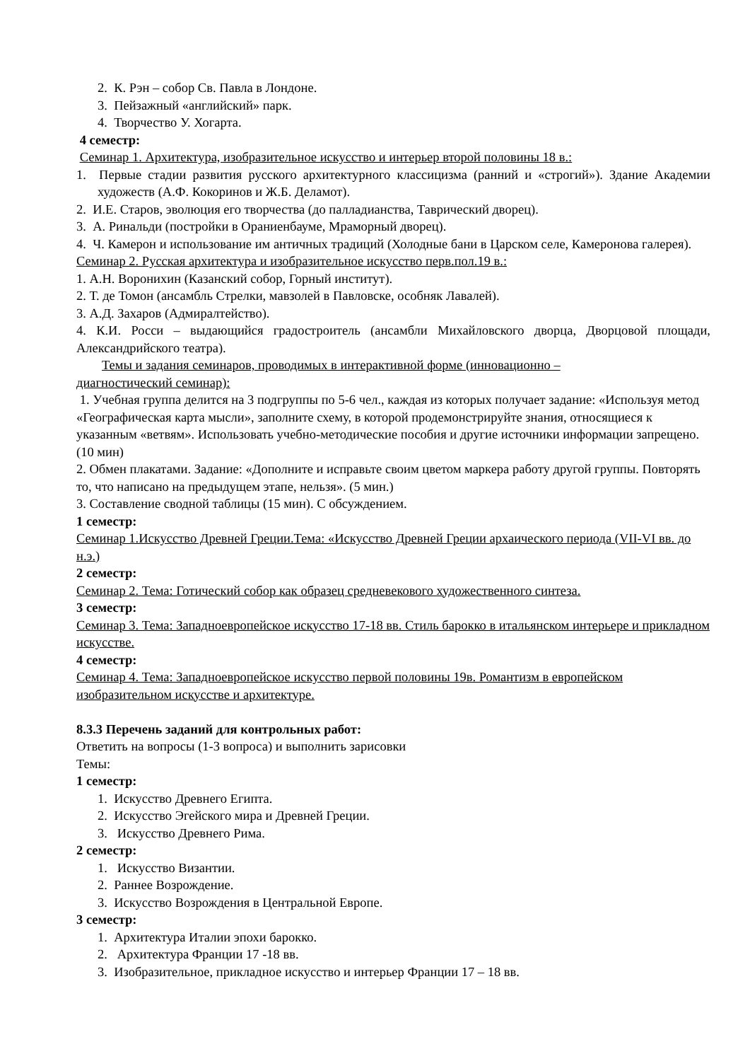2. К. Рэн – собор Св. Павла в Лондоне.
3. Пейзажный «английский» парк.
4. Творчество У. Хогарта.
4 семестр:
Семинар 1. Архитектура, изобразительное искусство и интерьер второй половины 18 в.:
1. Первые стадии развития русского архитектурного классицизма (ранний и «строгий»). Здание Академии художеств (А.Ф. Кокоринов и Ж.Б. Деламот).
2. И.Е. Старов, эволюция его творчества (до палладианства, Таврический дворец).
3. А. Ринальди (постройки в Ораниенбауме, Мраморный дворец).
4. Ч. Камерон и использование им античных традиций (Холодные бани в Царском селе, Камеронова галерея).
Семинар 2. Русская архитектура и изобразительное искусство перв.пол.19 в.:
1. А.Н. Воронихин (Казанский собор, Горный институт).
2. Т. де Томон (ансамбль Стрелки, мавзолей в Павловске, особняк Лавалей).
3. А.Д. Захаров (Адмиралтейство).
4. К.И. Росси – выдающийся градостроитель (ансамбли Михайловского дворца, Дворцовой площади, Александрийского театра).
Темы и задания семинаров, проводимых в интерактивной форме (инновационно –
диагностический семинар):
1. Учебная группа делится на 3 подгруппы по 5-6 чел., каждая из которых получает задание: «Используя метод «Географическая карта мысли», заполните схему, в которой продемонстрируйте знания, относящиеся к указанным «ветвям». Использовать учебно-методические пособия и другие источники информации запрещено.(10 мин)
2. Обмен плакатами. Задание: «Дополните и исправьте своим цветом маркера работу другой группы. Повторять то, что написано на предыдущем этапе, нельзя». (5 мин.)
3. Составление сводной таблицы (15 мин). С обсуждением.
1 семестр:
Семинар 1.Искусство Древней Греции.Тема: «Искусство Древней Греции архаического периода (VII-VI вв. до н.э.)
2 семестр:
Семинар 2. Тема: Готический собор как образец средневекового художественного синтеза.
3 семестр:
Семинар 3. Тема: Западноевропейское искусство 17-18 вв. Стиль барокко в итальянском интерьере и прикладном искусстве.
4 семестр:
Семинар 4. Тема: Западноевропейское искусство первой половины 19в. Романтизм в европейском изобразительном искусстве и архитектуре.
8.3.3 Перечень заданий для контрольных работ:
Ответить на вопросы (1-3 вопроса) и выполнить зарисовки
Темы:
1 семестр:
1. Искусство Древнего Египта.
2. Искусство Эгейского мира и Древней Греции.
3. Искусство Древнего Рима.
2 семестр:
1. Искусство Византии.
2. Раннее Возрождение.
3. Искусство Возрождения в Центральной Европе.
3 семестр:
1. Архитектура Италии эпохи барокко.
2. Архитектура Франции 17 -18 вв.
3. Изобразительное, прикладное искусство и интерьер Франции 17 – 18 вв.